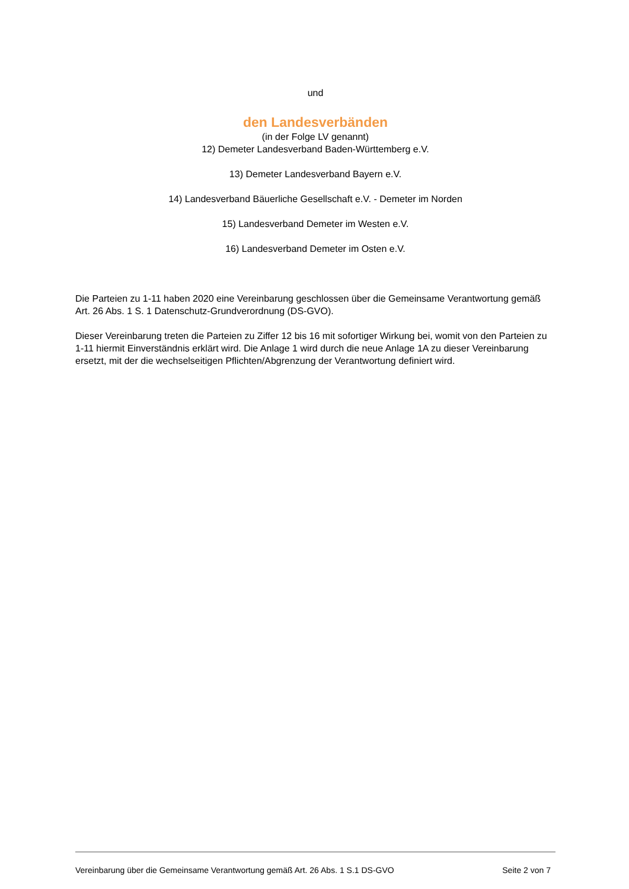und
den Landesverbänden
(in der Folge LV genannt)
12) Demeter Landesverband Baden-Württemberg e.V.
13) Demeter Landesverband Bayern e.V.
14) Landesverband Bäuerliche Gesellschaft e.V. - Demeter im Norden
15) Landesverband Demeter im Westen e.V.
16) Landesverband Demeter im Osten e.V.
Die Parteien zu 1-11 haben 2020 eine Vereinbarung geschlossen über die Gemeinsame Verantwortung gemäß Art. 26 Abs. 1 S. 1 Datenschutz-Grundverordnung (DS-GVO).
Dieser Vereinbarung treten die Parteien zu Ziffer 12 bis 16 mit sofortiger Wirkung bei, womit von den Parteien zu 1-11 hiermit Einverständnis erklärt wird. Die Anlage 1 wird durch die neue Anlage 1A zu dieser Vereinbarung ersetzt, mit der die wechselseitigen Pflichten/Abgrenzung der Verantwortung definiert wird.
Vereinbarung über die Gemeinsame Verantwortung gemäß Art. 26 Abs. 1 S.1 DS-GVO Seite 2 von 7